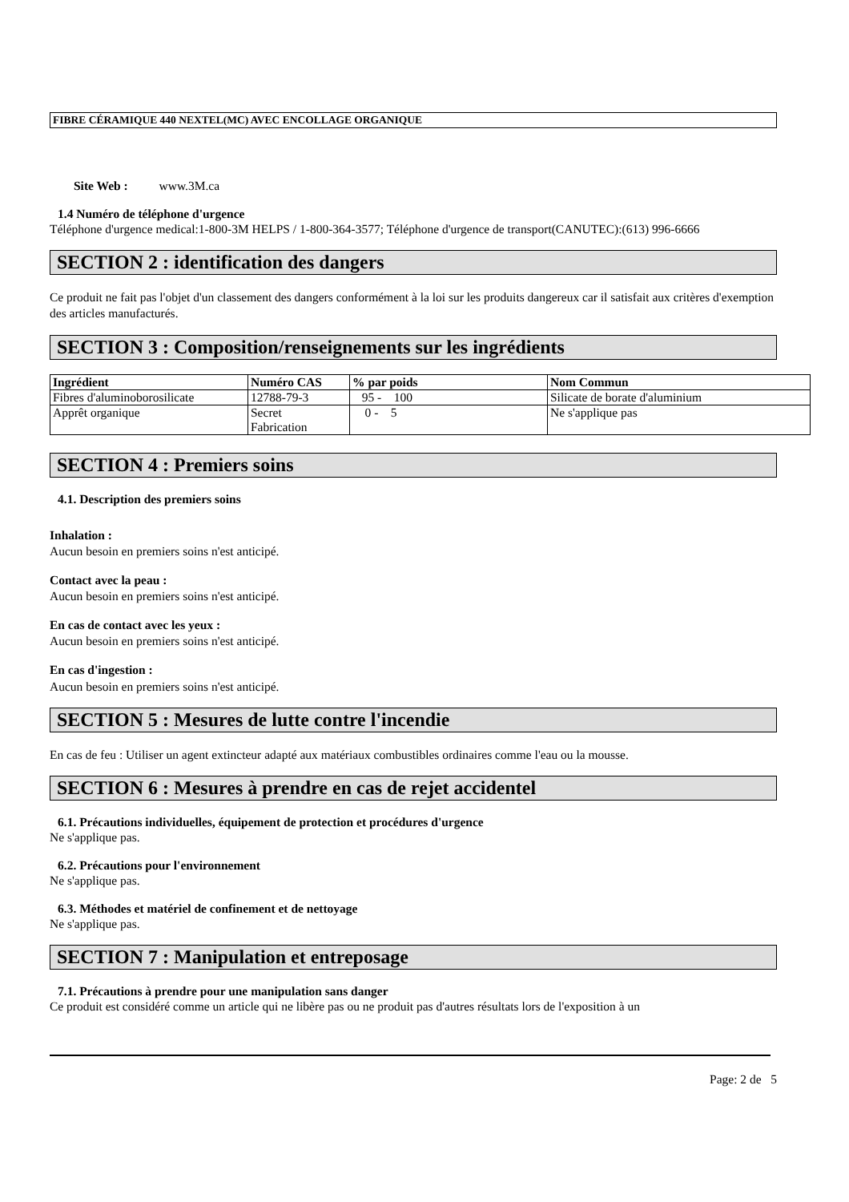FIBRE CÉRAMIQUE 440 NEXTEL(MC) AVEC ENCOLLAGE ORGANIQUE
Site Web : www.3M.ca
1.4 Numéro de téléphone d'urgence
Téléphone d'urgence medical:1-800-3M HELPS / 1-800-364-3577; Téléphone d'urgence de transport(CANUTEC):(613) 996-6666
SECTION 2 : identification des dangers
Ce produit ne fait pas l'objet d'un classement des dangers conformément à la loi sur les produits dangereux car il satisfait aux critères d'exemption des articles manufacturés.
SECTION 3 : Composition/renseignements sur les ingrédients
| Ingrédient | Numéro CAS | % par poids | Nom Commun |
| --- | --- | --- | --- |
| Fibres d'aluminoborosilicate | 12788-79-3 | 95 - 100 | Silicate de borate d'aluminium |
| Apprêt organique | Secret Fabrication | 0 - 5 | Ne s'applique pas |
SECTION 4 : Premiers soins
4.1. Description des premiers soins
Inhalation :
Aucun besoin en premiers soins n'est anticipé.
Contact avec la peau :
Aucun besoin en premiers soins n'est anticipé.
En cas de contact avec les yeux :
Aucun besoin en premiers soins n'est anticipé.
En cas d'ingestion :
Aucun besoin en premiers soins n'est anticipé.
SECTION 5 : Mesures de lutte contre l'incendie
En cas de feu : Utiliser un agent extincteur adapté aux matériaux combustibles ordinaires comme l'eau ou la mousse.
SECTION 6 : Mesures à prendre en cas de rejet accidentel
6.1. Précautions individuelles, équipement de protection et procédures d'urgence
Ne s'applique pas.
6.2. Précautions pour l'environnement
Ne s'applique pas.
6.3. Méthodes et matériel de confinement et de nettoyage
Ne s'applique pas.
SECTION 7 : Manipulation et entreposage
7.1. Précautions à prendre pour une manipulation sans danger
Ce produit est considéré comme un article qui ne libère pas ou ne produit pas d'autres résultats lors de l'exposition à un
Page: 2 de 5